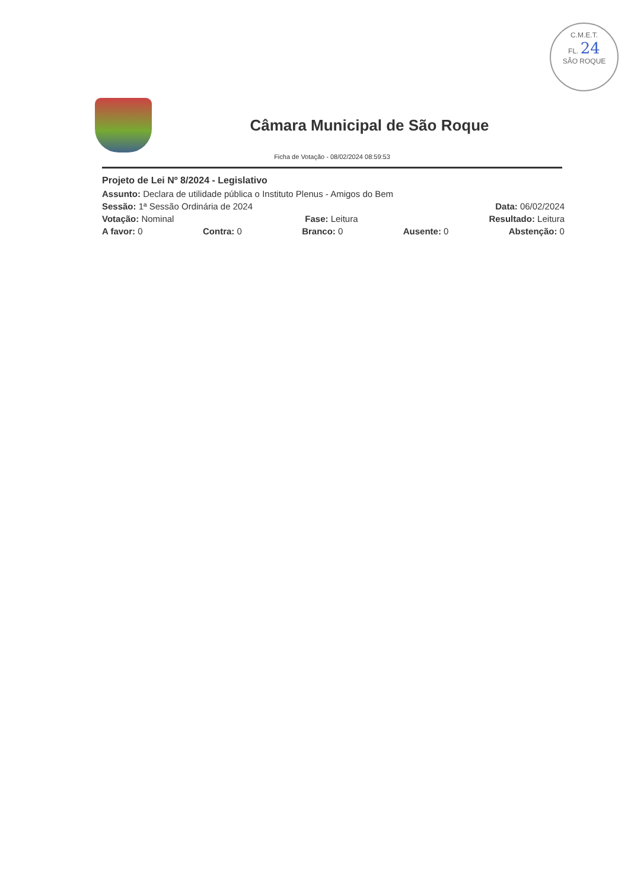C.M.E.T.
FL. 24
SÃO ROQUE
Câmara Municipal de São Roque
Ficha de Votação - 08/02/2024 08:59:53
Projeto de Lei Nº 8/2024 - Legislativo
Assunto: Declara de utilidade pública o Instituto Plenus - Amigos do Bem
Sessão: 1ª Sessão Ordinária de 2024 Data: 06/02/2024
Votação: Nominal Fase: Leitura Resultado: Leitura
A favor: 0 Contra: 0 Branco: 0 Ausente: 0 Abstenção: 0